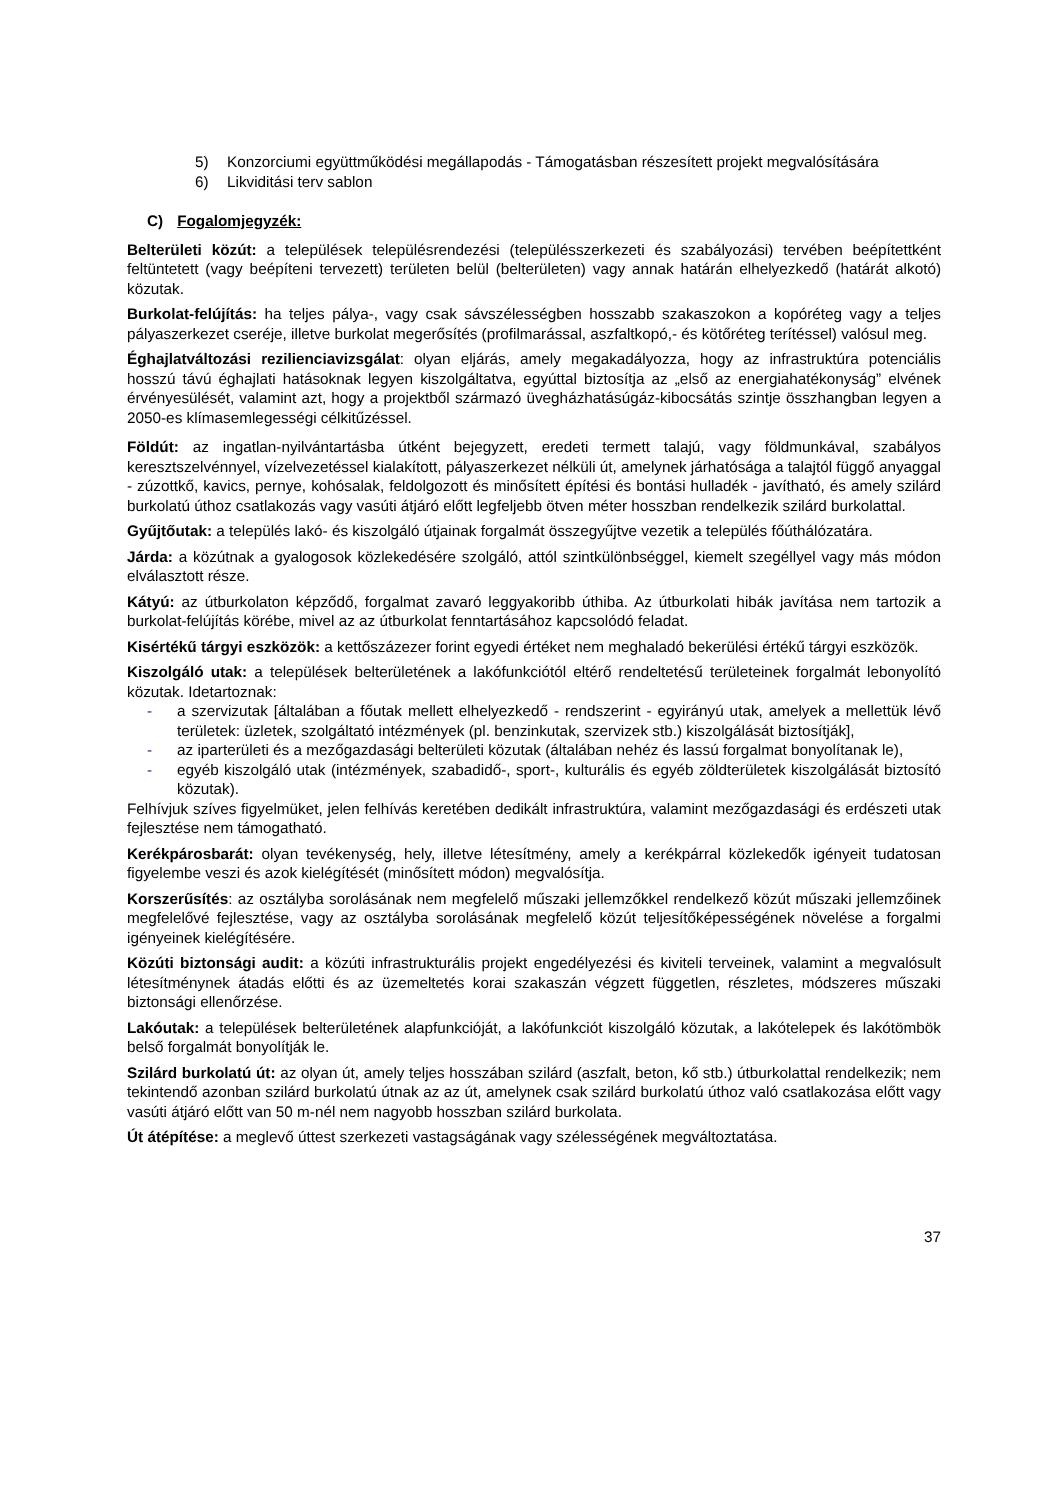5) Konzorciumi együttműködési megállapodás - Támogatásban részesített projekt megvalósítására
6) Likviditási terv sablon
C) Fogalomjegyzék:
Belterületi közút: a települések településrendezési (településszerkezeti és szabályozási) tervében beépítettként feltüntetett (vagy beépíteni tervezett) területen belül (belterületen) vagy annak határán elhelyezkedő (határát alkotó) közutak.
Burkolat-felújítás: ha teljes pálya-, vagy csak sávszélességben hosszabb szakaszokon a kopóréteg vagy a teljes pályaszerkezet cseréje, illetve burkolat megerősítés (profilmarással, aszfaltkopó,- és kötőréteg terítéssel) valósul meg.
Éghajlatváltozási rezilienciavizsgálat: olyan eljárás, amely megakadályozza, hogy az infrastruktúra potenciális hosszú távú éghajlati hatásoknak legyen kiszolgáltatva, egyúttal biztosítja az „első az energiahatékonyság” elvének érvényesülését, valamint azt, hogy a projektből származó üvegházhatásúgáz-kibocsátás szintje összhangban legyen a 2050-es klímasemlegességi célkitűzéssel.
Földút: az ingatlan-nyilvántartásba útként bejegyzett, eredeti termett talajú, vagy földmunkával, szabályos keresztszelvénnyel, vízelvezetéssel kialakított, pályaszerkezet nélküli út, amelynek járhatósága a talajtól függő anyaggal - zúzottkő, kavics, pernye, kohósalak, feldolgozott és minősített építési és bontási hulladék - javítható, és amely szilárd burkolatú úthoz csatlakozás vagy vasúti átjáró előtt legfeljebb ötven méter hosszban rendelkezik szilárd burkolattal.
Gyűjtőutak: a település lakó- és kiszolgáló útjainak forgalmát összegyűjtve vezetik a település főúthálózatára.
Járda: a közútnak a gyalogosok közlekedésére szolgáló, attól szintkülönbséggel, kiemelt szegéllyel vagy más módon elválasztott része.
Kátyú: az útburkolaton képződő, forgalmat zavaró leggyakoribb úthiba. Az útburkolati hibák javítása nem tartozik a burkolat-felújítás körébe, mivel az az útburkolat fenntartásához kapcsolódó feladat.
Kisértékű tárgyi eszközök: a kettőszázezer forint egyedi értéket nem meghaladó bekerülési értékű tárgyi eszközök.
Kiszolgáló utak: a települések belterületének a lakófunkciótól eltérő rendeltetésű területeinek forgalmát lebonyolító közutak. Idetartoznak:
- a szervizutak [általában a főutak mellett elhelyezkedő - rendszerint - egyirányú utak, amelyek a mellettük lévő területek: üzletek, szolgáltató intézmények (pl. benzinkutak, szervizek stb.) kiszolgálását biztosítják],
- az iparterületi és a mezőgazdasági belterületi közutak (általában nehéz és lassú forgalmat bonyolítanak le),
- egyéb kiszolgáló utak (intézmények, szabadidő-, sport-, kulturális és egyéb zöldterületek kiszolgálását biztosító közutak).
Felhívjuk szíves figyelmüket, jelen felhívás keretében dedikált infrastruktúra, valamint mezőgazdasági és erdészeti utak fejlesztése nem támogatható.
Kerékpárosbarát: olyan tevékenység, hely, illetve létesítmény, amely a kerékpárral közlekedők igényeit tudatosan figyelembe veszi és azok kielégítését (minősített módon) megvalósítja.
Korszerűsítés: az osztályba sorolásának nem megfelelő műszaki jellemzőkkel rendelkező közút műszaki jellemzőinek megfelelővé fejlesztése, vagy az osztályba sorolásának megfelelő közút teljesítőképességének növelése a forgalmi igényeinek kielégítésére.
Közúti biztonsági audit: a közúti infrastrukturális projekt engedélyezési és kiviteli terveinek, valamint a megvalósult létesítménynek átadás előtti és az üzemeltetés korai szakaszán végzett független, részletes, módszeres műszaki biztonsági ellenőrzése.
Lakóutak: a települések belterületének alapfunkcióját, a lakófunkciót kiszolgáló közutak, a lakótelepek és lakótömbök belső forgalmát bonyolítják le.
Szilárd burkolatú út: az olyan út, amely teljes hosszában szilárd (aszfalt, beton, kő stb.) útburkolattal rendelkezik; nem tekintendő azonban szilárd burkolatú útnak az az út, amelynek csak szilárd burkolatú úthoz való csatlakozása előtt vagy vasúti átjáró előtt van 50 m-nél nem nagyobb hosszban szilárd burkolata.
Út átépítése: a meglevő úttest szerkezeti vastagságának vagy szélességének megváltoztatása.
37